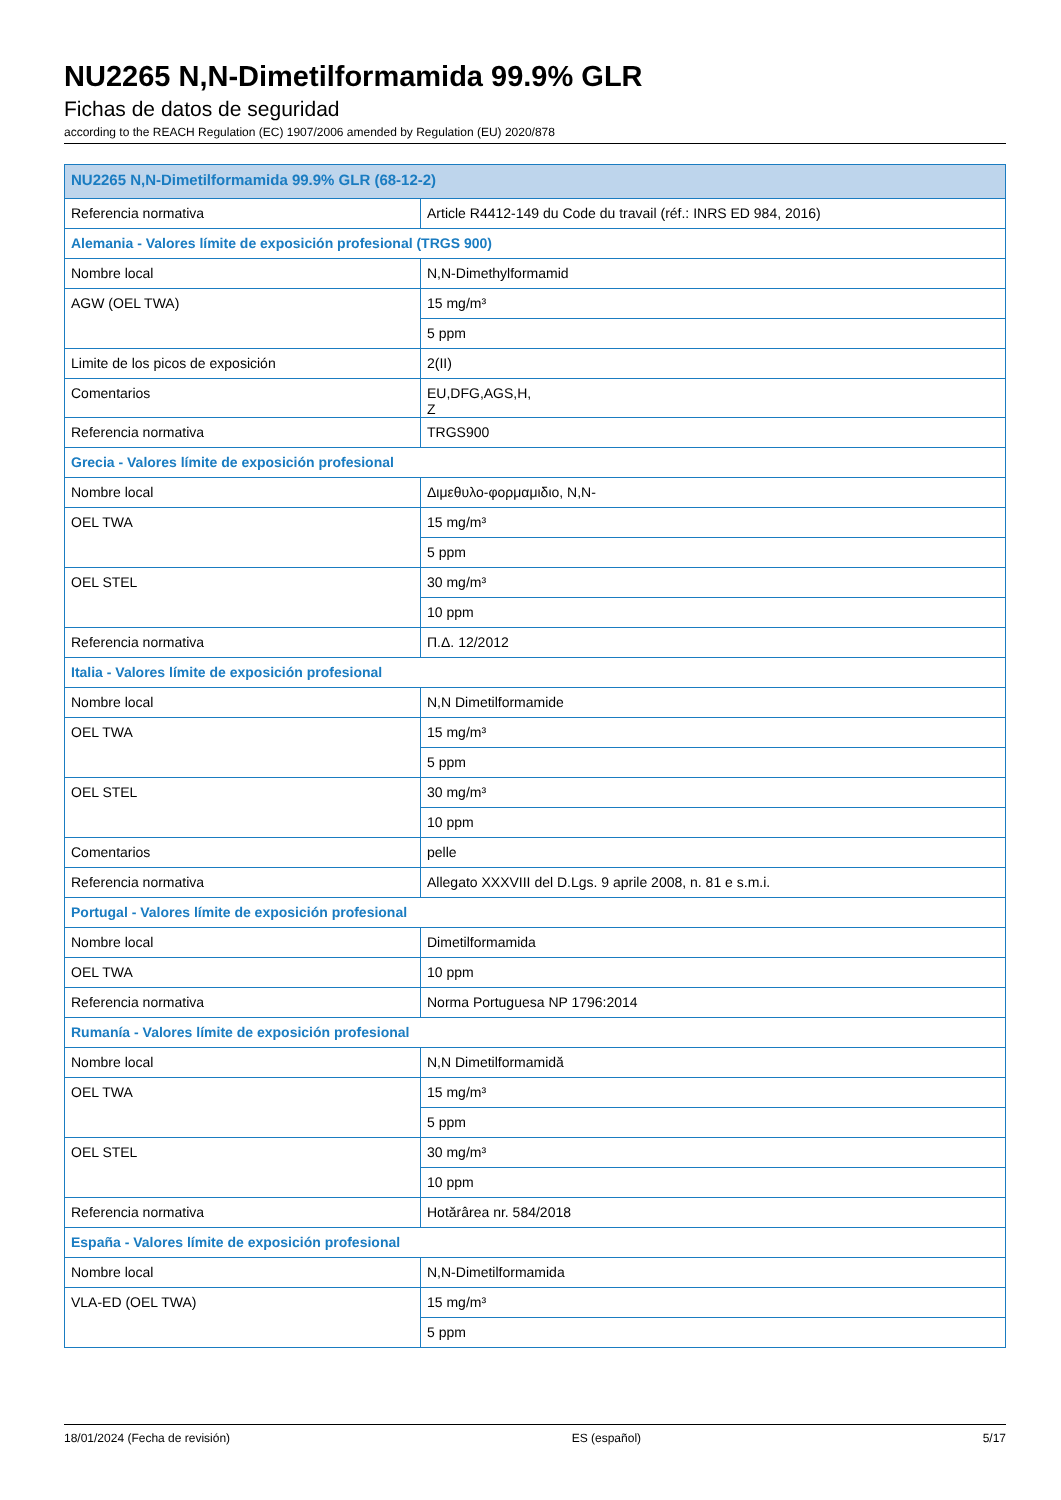NU2265 N,N-Dimetilformamida 99.9% GLR
Fichas de datos de seguridad
according to the REACH Regulation (EC) 1907/2006 amended by Regulation (EU) 2020/878
| NU2265 N,N-Dimetilformamida 99.9% GLR (68-12-2) | |
| Referencia normativa | Article R4412-149 du Code du travail (réf.: INRS ED 984, 2016) |
| Alemania - Valores límite de exposición profesional (TRGS 900) | |
| Nombre local | N,N-Dimethylformamid |
| AGW (OEL TWA) | 15 mg/m³ |
| | 5 ppm |
| Limite de los picos de exposición | 2(II) |
| Comentarios | EU,DFG,AGS,H, Z |
| Referencia normativa | TRGS900 |
| Grecia - Valores límite de exposición profesional | |
| Nombre local | Διμεθυλο-φορμαμιδιο, N,N- |
| OEL TWA | 15 mg/m³ |
| | 5 ppm |
| OEL STEL | 30 mg/m³ |
| | 10 ppm |
| Referencia normativa | Π.Δ. 12/2012 |
| Italia - Valores límite de exposición profesional | |
| Nombre local | N,N Dimetilformamide |
| OEL TWA | 15 mg/m³ |
| | 5 ppm |
| OEL STEL | 30 mg/m³ |
| | 10 ppm |
| Comentarios | pelle |
| Referencia normativa | Allegato XXXVIII del D.Lgs. 9 aprile 2008, n. 81 e s.m.i. |
| Portugal - Valores límite de exposición profesional | |
| Nombre local | Dimetilformamida |
| OEL TWA | 10 ppm |
| Referencia normativa | Norma Portuguesa NP 1796:2014 |
| Rumanía - Valores límite de exposición profesional | |
| Nombre local | N,N Dimetilformamidă |
| OEL TWA | 15 mg/m³ |
| | 5 ppm |
| OEL STEL | 30 mg/m³ |
| | 10 ppm |
| Referencia normativa | Hotărârea nr. 584/2018 |
| España - Valores límite de exposición profesional | |
| Nombre local | N,N-Dimetilformamida |
| VLA-ED (OEL TWA) | 15 mg/m³ |
| | 5 ppm |
18/01/2024 (Fecha de revisión) ES (español) 5/17